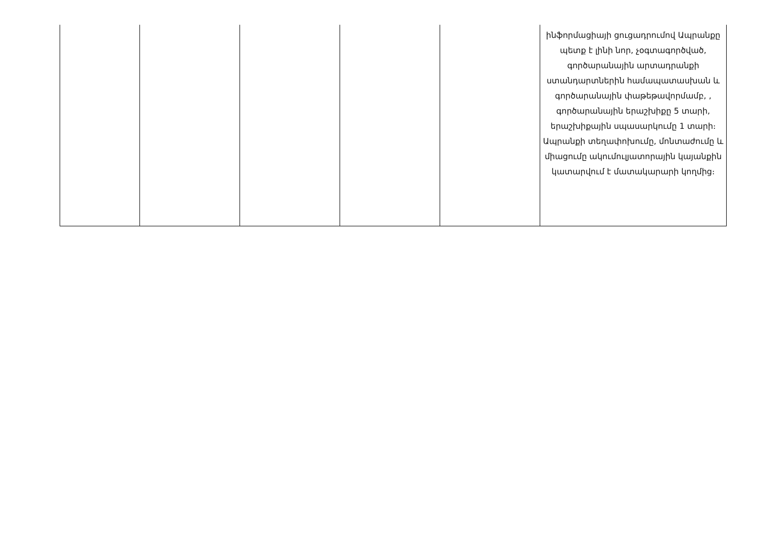| | | | | | ինֆորմացիայի ցուցադրումով Ապրանքը պետք է լինի նոր, չօգտագործված, գործարանային արտադրանքի ստանդարտներին համապատասխան և գործարանային փաթեթավորմամբ, , գործարանային երաշխիքը 5 տարի, երաշխիքային սպասարկումը 1 տարի։ Ապրանքի տեղափոխումը, մոնտաժումը և միացումը ակումուլյատորային կայանքին կատարվում է մատակարարի կողմից։ |